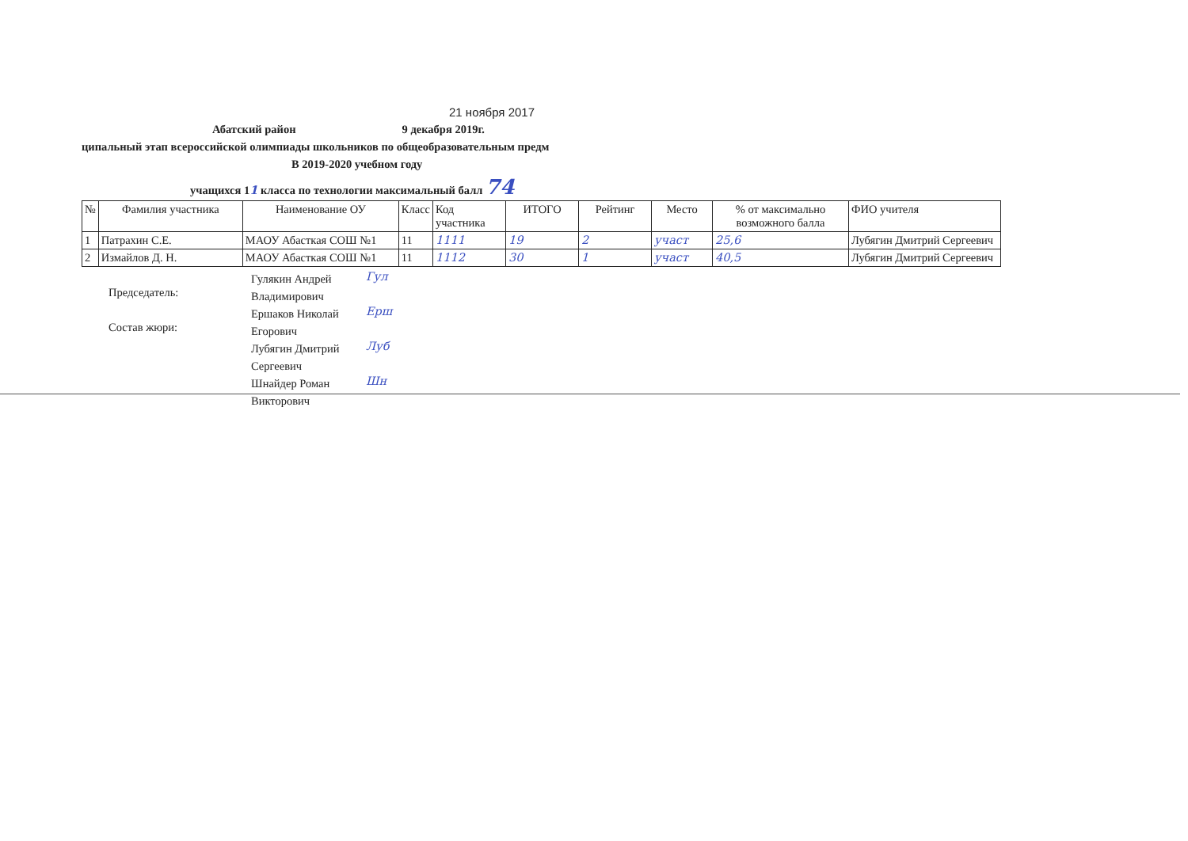21 ноября 2017
Абатский район 9 декабря 2019г.
ципальный этап всероссийской олимпиады школьников по общеобразовательным предм
В 2019-2020 учебном году
учащихся 11 класса по технологии максимальный балл 74
| № | Фамилия участника | Наименование ОУ | Класс | Код участника | ИТОГО | Рейтинг | Место | % от максимально возможного балла | ФИО учителя |
| --- | --- | --- | --- | --- | --- | --- | --- | --- | --- |
| 1 | Патрахин С.Е. | МАОУ Абасткая СОШ №1 | 11 | 1111 | 19 | 2 | участ | 25,6 | Лубягин Дмитрий Сергеевич |
| 2 | Измайлов Д. Н. | МАОУ Абасткая СОШ №1 | 11 | 1112 | 30 | 1 | участ | 40,5 | Лубягин Дмитрий Сергеевич |
Председатель:
Гулякин Андрей Владимирович
Гул
Состав жюри:
Ершаков Николай Егорович
Ерш
Лубягин Дмитрий Сергеевич
Луб
Шнайдер Роман Викторович
Шн